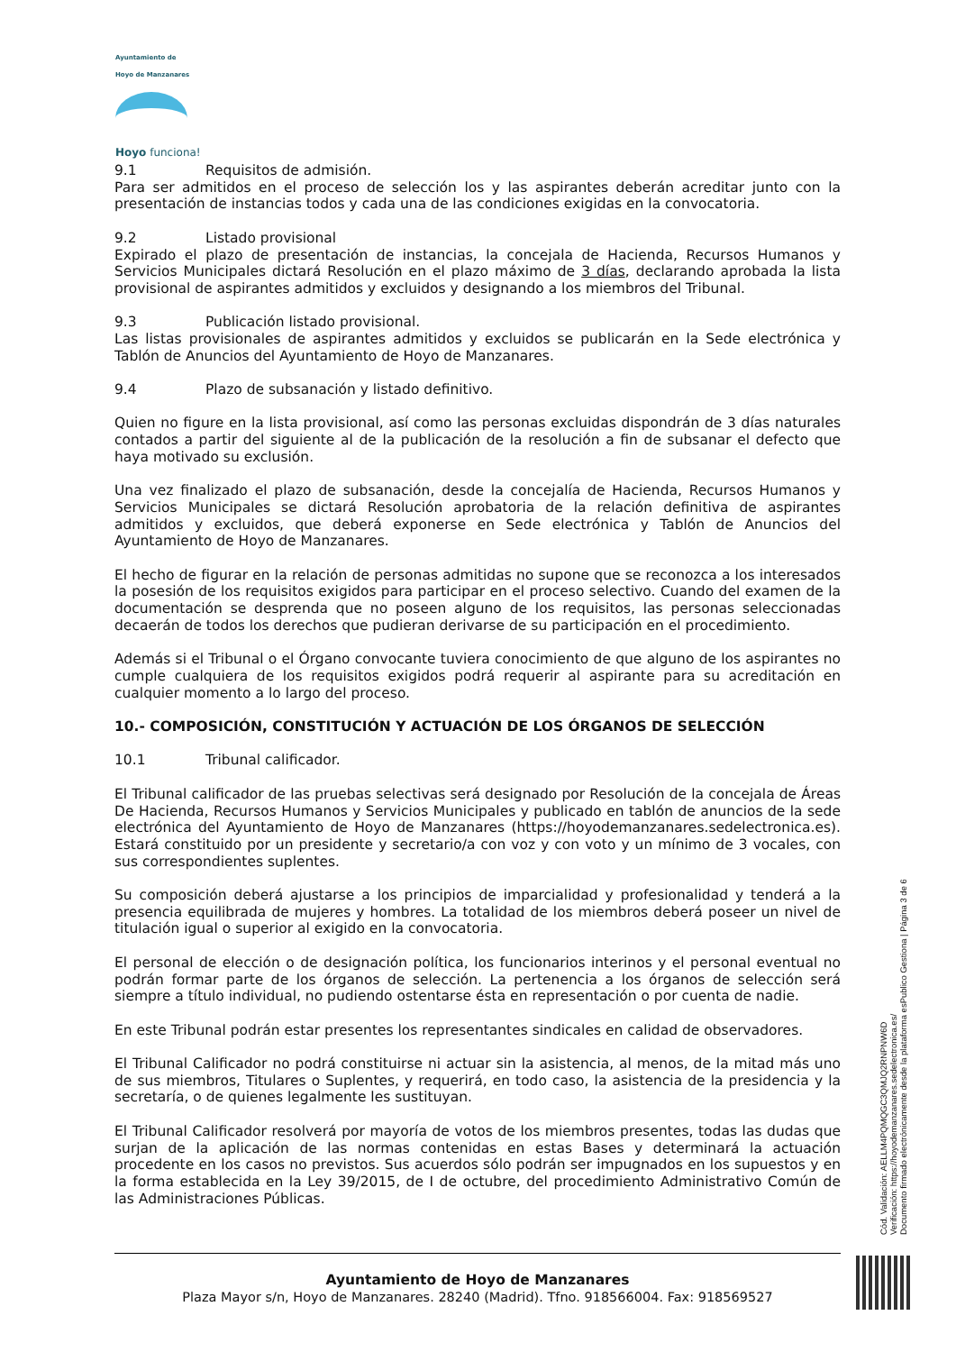Ayuntamiento de
Hoyo de Manzanares
Hoyo funciona!
9.1 Requisitos de admisión.
Para ser admitidos en el proceso de selección los y las aspirantes deberán acreditar junto con la presentación de instancias todos y cada una de las condiciones exigidas en la convocatoria.
9.2 Listado provisional
Expirado el plazo de presentación de instancias, la concejala de Hacienda, Recursos Humanos y Servicios Municipales dictará Resolución en el plazo máximo de 3 días, declarando aprobada la lista provisional de aspirantes admitidos y excluidos y designando a los miembros del Tribunal.
9.3 Publicación listado provisional.
Las listas provisionales de aspirantes admitidos y excluidos se publicarán en la Sede electrónica y Tablón de Anuncios del Ayuntamiento de Hoyo de Manzanares.
9.4 Plazo de subsanación y listado definitivo.
Quien no figure en la lista provisional, así como las personas excluidas dispondrán de 3 días naturales contados a partir del siguiente al de la publicación de la resolución a fin de subsanar el defecto que haya motivado su exclusión.
Una vez finalizado el plazo de subsanación, desde la concejalía de Hacienda, Recursos Humanos y Servicios Municipales se dictará Resolución aprobatoria de la relación definitiva de aspirantes admitidos y excluidos, que deberá exponerse en Sede electrónica y Tablón de Anuncios del Ayuntamiento de Hoyo de Manzanares.
El hecho de figurar en la relación de personas admitidas no supone que se reconozca a los interesados la posesión de los requisitos exigidos para participar en el proceso selectivo. Cuando del examen de la documentación se desprenda que no poseen alguno de los requisitos, las personas seleccionadas decaerán de todos los derechos que pudieran derivarse de su participación en el procedimiento.
Además si el Tribunal o el Órgano convocante tuviera conocimiento de que alguno de los aspirantes no cumple cualquiera de los requisitos exigidos podrá requerir al aspirante para su acreditación en cualquier momento a lo largo del proceso.
10.- COMPOSICIÓN, CONSTITUCIÓN Y ACTUACIÓN DE LOS ÓRGANOS DE SELECCIÓN
10.1 Tribunal calificador.
El Tribunal calificador de las pruebas selectivas será designado por Resolución de la concejala de Áreas De Hacienda, Recursos Humanos y Servicios Municipales y publicado en tablón de anuncios de la sede electrónica del Ayuntamiento de Hoyo de Manzanares (https://hoyodemanzanares.sedelectronica.es). Estará constituido por un presidente y secretario/a con voz y con voto y un mínimo de 3 vocales, con sus correspondientes suplentes.
Su composición deberá ajustarse a los principios de imparcialidad y profesionalidad y tenderá a la presencia equilibrada de mujeres y hombres. La totalidad de los miembros deberá poseer un nivel de titulación igual o superior al exigido en la convocatoria.
El personal de elección o de designación política, los funcionarios interinos y el personal eventual no podrán formar parte de los órganos de selección. La pertenencia a los órganos de selección será siempre a título individual, no pudiendo ostentarse ésta en representación o por cuenta de nadie.
En este Tribunal podrán estar presentes los representantes sindicales en calidad de observadores.
El Tribunal Calificador no podrá constituirse ni actuar sin la asistencia, al menos, de la mitad más uno de sus miembros, Titulares o Suplentes, y requerirá, en todo caso, la asistencia de la presidencia y la secretaría, o de quienes legalmente les sustituyan.
El Tribunal Calificador resolverá por mayoría de votos de los miembros presentes, todas las dudas que surjan de la aplicación de las normas contenidas en estas Bases y determinará la actuación procedente en los casos no previstos. Sus acuerdos sólo podrán ser impugnados en los supuestos y en la forma establecida en la Ley 39/2015, de I de octubre, del procedimiento Administrativo Común de las Administraciones Públicas.
Cód. Validación: AELLM4PQMQGC3QMJQ2RNPNW6D
Verificación: https://hoyodemanzanares.sedelectronica.es/
Documento firmado electrónicamente desde la plataforma esPublico Gestiona | Página 3 de 6
Ayuntamiento de Hoyo de Manzanares
Plaza Mayor s/n, Hoyo de Manzanares. 28240 (Madrid). Tfno. 918566004. Fax: 918569527